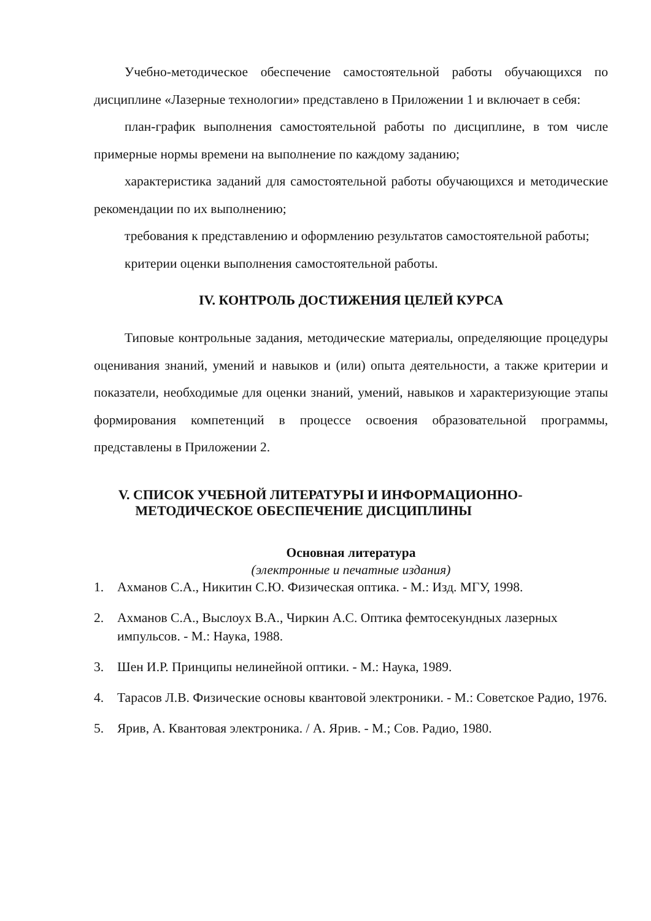Учебно-методическое обеспечение самостоятельной работы обучающихся по дисциплине «Лазерные технологии» представлено в Приложении 1 и включает в себя:
план-график выполнения самостоятельной работы по дисциплине, в том числе примерные нормы времени на выполнение по каждому заданию;
характеристика заданий для самостоятельной работы обучающихся и методические рекомендации по их выполнению;
требования к представлению и оформлению результатов самостоятельной работы;
критерии оценки выполнения самостоятельной работы.
IV. КОНТРОЛЬ ДОСТИЖЕНИЯ ЦЕЛЕЙ КУРСА
Типовые контрольные задания, методические материалы, определяющие процедуры оценивания знаний, умений и навыков и (или) опыта деятельности, а также критерии и показатели, необходимые для оценки знаний, умений, навыков и характеризующие этапы формирования компетенций в процессе освоения образовательной программы, представлены в Приложении 2.
V. СПИСОК УЧЕБНОЙ ЛИТЕРАТУРЫ И ИНФОРМАЦИОННО-
МЕТОДИЧЕСКОЕ ОБЕСПЕЧЕНИЕ ДИСЦИПЛИНЫ
Основная литература
(электронные и печатные издания)
1. Ахманов С.А., Никитин С.Ю. Физическая оптика. - М.: Изд. МГУ, 1998.
2. Ахманов С.А., Выслоух В.А., Чиркин А.С. Оптика фемтосекундных лазерных импульсов. - М.: Наука, 1988.
3. Шен И.Р. Принципы нелинейной оптики. - М.: Наука, 1989.
4. Тарасов Л.В. Физические основы квантовой электроники. - М.: Советское Радио, 1976.
5. Ярив, А. Квантовая электроника. / А. Ярив. - М.; Сов. Радио, 1980.